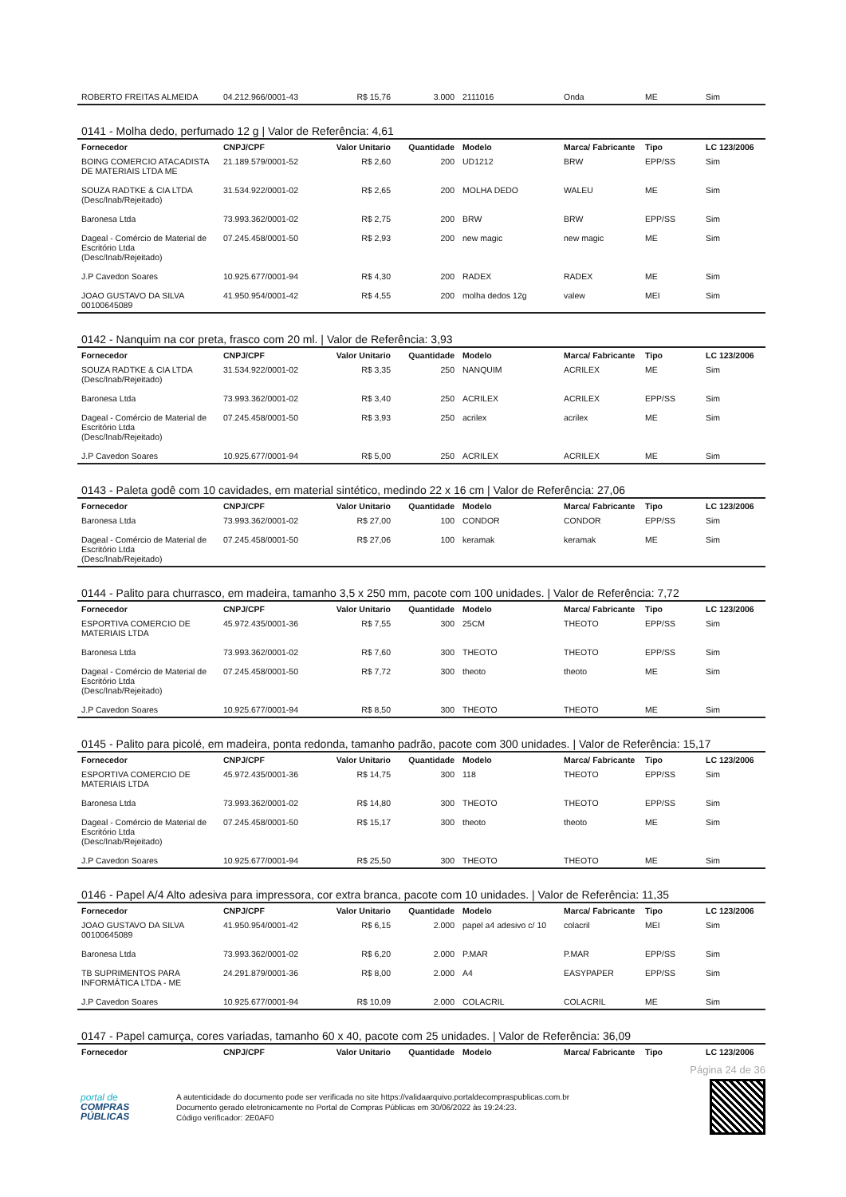| ROBERTO FREITAS ALMEIDA | 04.212.966/0001-43 | R$ 15,76 | 3.000 | 2111016 | Onda | ME | Sim |
0141 - Molha dedo, perfumado 12 g | Valor de Referência: 4,61
| Fornecedor | CNPJ/CPF | Valor Unitario | Quantidade | Modelo | Marca/ Fabricante | Tipo | LC 123/2006 |
| --- | --- | --- | --- | --- | --- | --- | --- |
| BOING COMERCIO ATACADISTA DE MATERIAIS LTDA ME | 21.189.579/0001-52 | R$ 2,60 | 200 | UD1212 | BRW | EPP/SS | Sim |
| SOUZA RADTKE & CIA LTDA (Desc/Inab/Rejeitado) | 31.534.922/0001-02 | R$ 2,65 | 200 | MOLHA DEDO | WALEU | ME | Sim |
| Baronesa Ltda | 73.993.362/0001-02 | R$ 2,75 | 200 | BRW | BRW | EPP/SS | Sim |
| Dageal - Comércio de Material de Escritório Ltda (Desc/Inab/Rejeitado) | 07.245.458/0001-50 | R$ 2,93 | 200 | new magic | new magic | ME | Sim |
| J.P Cavedon Soares | 10.925.677/0001-94 | R$ 4,30 | 200 | RADEX | RADEX | ME | Sim |
| JOAO GUSTAVO DA SILVA 00100645089 | 41.950.954/0001-42 | R$ 4,55 | 200 | molha dedos 12g | valew | MEI | Sim |
0142 - Nanquim na cor preta, frasco com 20 ml. | Valor de Referência: 3,93
| Fornecedor | CNPJ/CPF | Valor Unitario | Quantidade | Modelo | Marca/ Fabricante | Tipo | LC 123/2006 |
| --- | --- | --- | --- | --- | --- | --- | --- |
| SOUZA RADTKE & CIA LTDA (Desc/Inab/Rejeitado) | 31.534.922/0001-02 | R$ 3,35 | 250 | NANQUIM | ACRILEX | ME | Sim |
| Baronesa Ltda | 73.993.362/0001-02 | R$ 3,40 | 250 | ACRILEX | ACRILEX | EPP/SS | Sim |
| Dageal - Comércio de Material de Escritório Ltda (Desc/Inab/Rejeitado) | 07.245.458/0001-50 | R$ 3,93 | 250 | acrilex | acrilex | ME | Sim |
| J.P Cavedon Soares | 10.925.677/0001-94 | R$ 5,00 | 250 | ACRILEX | ACRILEX | ME | Sim |
0143 - Paleta godê com 10 cavidades, em material sintético, medindo 22 x 16 cm | Valor de Referência: 27,06
| Fornecedor | CNPJ/CPF | Valor Unitario | Quantidade | Modelo | Marca/ Fabricante | Tipo | LC 123/2006 |
| --- | --- | --- | --- | --- | --- | --- | --- |
| Baronesa Ltda | 73.993.362/0001-02 | R$ 27,00 | 100 | CONDOR | CONDOR | EPP/SS | Sim |
| Dageal - Comércio de Material de Escritório Ltda (Desc/Inab/Rejeitado) | 07.245.458/0001-50 | R$ 27,06 | 100 | keramak | keramak | ME | Sim |
0144 - Palito para churrasco, em madeira, tamanho 3,5 x 250 mm, pacote com 100 unidades. | Valor de Referência: 7,72
| Fornecedor | CNPJ/CPF | Valor Unitario | Quantidade | Modelo | Marca/ Fabricante | Tipo | LC 123/2006 |
| --- | --- | --- | --- | --- | --- | --- | --- |
| ESPORTIVA COMERCIO DE MATERIAIS LTDA | 45.972.435/0001-36 | R$ 7,55 | 300 | 25CM | THEOTO | EPP/SS | Sim |
| Baronesa Ltda | 73.993.362/0001-02 | R$ 7,60 | 300 | THEOTO | THEOTO | EPP/SS | Sim |
| Dageal - Comércio de Material de Escritório Ltda (Desc/Inab/Rejeitado) | 07.245.458/0001-50 | R$ 7,72 | 300 | theoto | theoto | ME | Sim |
| J.P Cavedon Soares | 10.925.677/0001-94 | R$ 8,50 | 300 | THEOTO | THEOTO | ME | Sim |
0145 - Palito para picolé, em madeira, ponta redonda, tamanho padrão, pacote com 300 unidades. | Valor de Referência: 15,17
| Fornecedor | CNPJ/CPF | Valor Unitario | Quantidade | Modelo | Marca/ Fabricante | Tipo | LC 123/2006 |
| --- | --- | --- | --- | --- | --- | --- | --- |
| ESPORTIVA COMERCIO DE MATERIAIS LTDA | 45.972.435/0001-36 | R$ 14,75 | 300 | 118 | THEOTO | EPP/SS | Sim |
| Baronesa Ltda | 73.993.362/0001-02 | R$ 14,80 | 300 | THEOTO | THEOTO | EPP/SS | Sim |
| Dageal - Comércio de Material de Escritório Ltda (Desc/Inab/Rejeitado) | 07.245.458/0001-50 | R$ 15,17 | 300 | theoto | theoto | ME | Sim |
| J.P Cavedon Soares | 10.925.677/0001-94 | R$ 25,50 | 300 | THEOTO | THEOTO | ME | Sim |
0146 - Papel A/4 Alto adesiva para impressora, cor extra branca, pacote com 10 unidades. | Valor de Referência: 11,35
| Fornecedor | CNPJ/CPF | Valor Unitario | Quantidade | Modelo | Marca/ Fabricante | Tipo | LC 123/2006 |
| --- | --- | --- | --- | --- | --- | --- | --- |
| JOAO GUSTAVO DA SILVA 00100645089 | 41.950.954/0001-42 | R$ 6,15 | 2.000 | papel a4 adesivo c/ 10 | colacril | MEI | Sim |
| Baronesa Ltda | 73.993.362/0001-02 | R$ 6,20 | 2.000 | P.MAR | P.MAR | EPP/SS | Sim |
| TB SUPRIMENTOS PARA INFORMÁTICA LTDA - ME | 24.291.879/0001-36 | R$ 8,00 | 2.000 | A4 | EASYPAPER | EPP/SS | Sim |
| J.P Cavedon Soares | 10.925.677/0001-94 | R$ 10,09 | 2.000 | COLACRIL | COLACRIL | ME | Sim |
0147 - Papel camurça, cores variadas, tamanho 60 x 40, pacote com 25 unidades. | Valor de Referência: 36,09
| Fornecedor | CNPJ/CPF | Valor Unitario | Quantidade | Modelo | Marca/ Fabricante | Tipo | LC 123/2006 |
| --- | --- | --- | --- | --- | --- | --- | --- |
Página 24 de 36
portal de
COMPRAS
PÚBLICAS
A autenticidade do documento pode ser verificada no site https://validaarquivo.portaldecompraspublicas.com.br
Documento gerado eletronicamente no Portal de Compras Públicas em 30/06/2022 às 19:24:23.
Código verificador: 2E0AF0